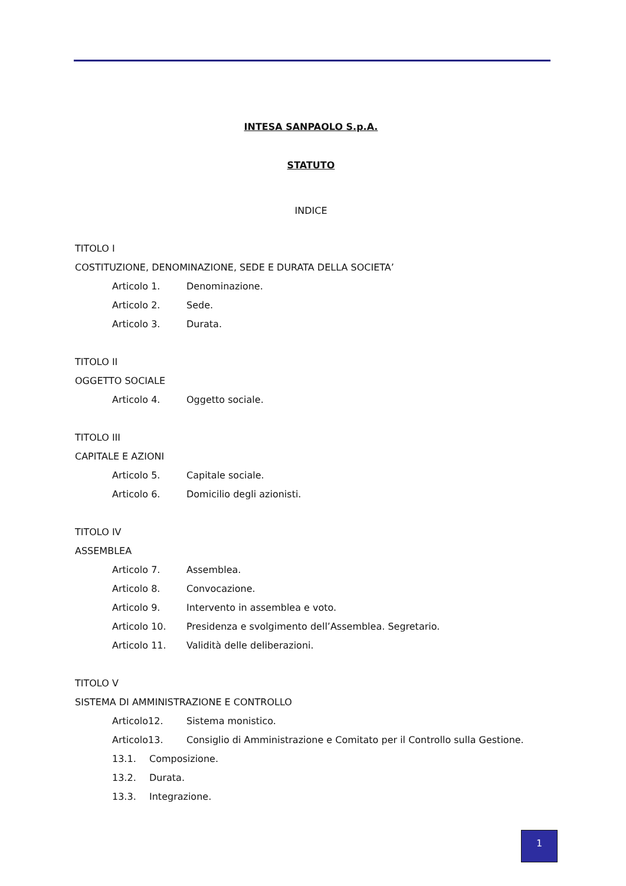INTESA SANPAOLO S.p.A.
STATUTO
INDICE
TITOLO I
COSTITUZIONE, DENOMINAZIONE, SEDE E DURATA DELLA SOCIETA’
Articolo 1. Denominazione.
Articolo 2. Sede.
Articolo 3. Durata.
TITOLO II
OGGETTO SOCIALE
Articolo 4. Oggetto sociale.
TITOLO III
CAPITALE E AZIONI
Articolo 5. Capitale sociale.
Articolo 6. Domicilio degli azionisti.
TITOLO IV
ASSEMBLEA
Articolo 7. Assemblea.
Articolo 8. Convocazione.
Articolo 9. Intervento in assemblea e voto.
Articolo 10. Presidenza e svolgimento dell’Assemblea. Segretario.
Articolo 11. Validità delle deliberazioni.
TITOLO V
SISTEMA DI AMMINISTRAZIONE E CONTROLLO
Articolo12. Sistema monistico.
Articolo13. Consiglio di Amministrazione e Comitato per il Controllo sulla Gestione.
13.1. Composizione.
13.2. Durata.
13.3. Integrazione.
1